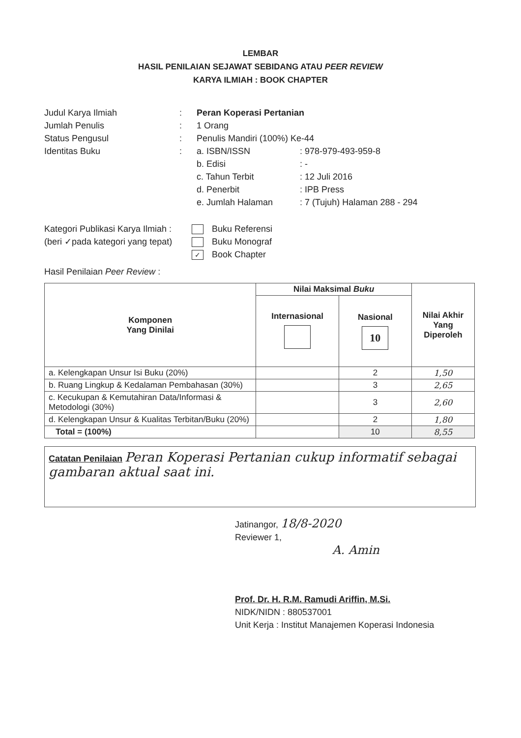LEMBAR
HASIL PENILAIAN SEJAWAT SEBIDANG ATAU PEER REVIEW
KARYA ILMIAH : BOOK CHAPTER
| Judul Karya Ilmiah | : | Peran Koperasi Pertanian | |
| Jumlah Penulis | : | 1 Orang | |
| Status Pengusul | : | Penulis Mandiri (100%) Ke-44 | |
| Identitas Buku | : | a. ISBN/ISSN | : 978-979-493-959-8 |
| | | b. Edisi | : - |
| | | c. Tahun Terbit | : 12 Juli 2016 |
| | | d. Penerbit | : IPB Press |
| | | e. Jumlah Halaman | : 7 (Tujuh) Halaman 288 - 294 |
Kategori Publikasi Karya Ilmiah :
(beri ✓pada kategori yang tepat)
Buku Referensi
Buku Monograf
✓ Book Chapter
Hasil Penilaian Peer Review :
| Komponen Yang Dinilai | Nilai Maksimal Buku | | Nilai Akhir Yang Diperoleh |
| --- | --- | --- | --- |
| | Internasional | Nasional 10 | |
| a. Kelengkapan Unsur Isi Buku (20%) | | 2 | 1,50 |
| b. Ruang Lingkup & Kedalaman Pembahasan (30%) | | 3 | 2,65 |
| c. Kecukupan & Kemutahiran Data/Informasi & Metodologi (30%) | | 3 | 2,60 |
| d. Kelengkapan Unsur & Kualitas Terbitan/Buku (20%) | | 2 | 1,80 |
| Total = (100%) | | 10 | 8,55 |
Catatan Penilaian Peran Koperasi Pertanian cukup informatif sebagai gambaran aktual saat ini.
Jatinangor, 18/8-2020
Reviewer 1,
A. Amin
Prof. Dr. H. R.M. Ramudi Ariffin, M.Si.
NIDK/NIDN : 880537001
Unit Kerja : Institut Manajemen Koperasi Indonesia